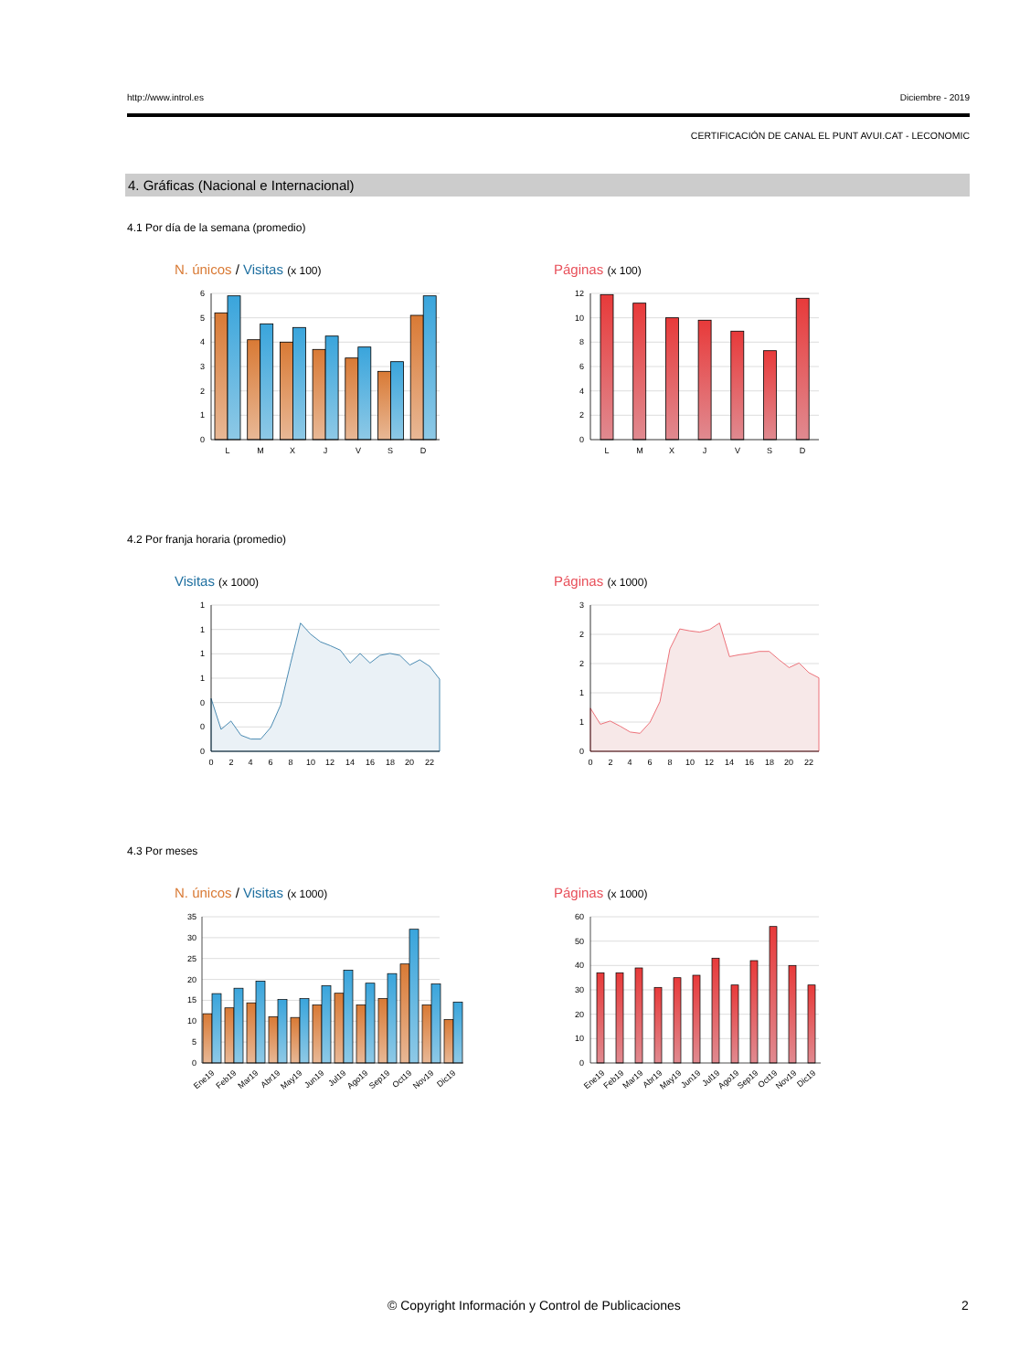http://www.introl.es Diciembre - 2019
CERTIFICACIÓN DE CANAL EL PUNT AVUI.CAT - LECONOMIC
4. Gráficas (Nacional e Internacional)
4.1 Por día de la semana (promedio)
N. únicos / Visitas (x 100)
6
5
4
3
2
1
0
L
M
X
J
V
S
D
Páginas (x 100)
12
10
8
6
4
2
0
L
M
X
J
V
S
D
4.2 Por franja horaria (promedio)
Visitas (x 1000)
1
1
1
1
0
0
0
0
2
4
6
8
10
12
14
16
18
20
22
Páginas (x 1000)
3
2
2
1
1
0
0
2
4
6
8
10
12
14
16
18
20
22
4.3 Por meses
N. únicos / Visitas (x 1000)
35
30
25
20
15
10
5
0
Ene19
Feb19
Mar19
Abr19
May19
Jun19
Jul19
Ago19
Sep19
Oct19
Nov19
Dic19
Páginas (x 1000)
60
50
40
30
20
10
0
Ene19
Feb19
Mar19
Abr19
May19
Jun19
Jul19
Ago19
Sep19
Oct19
Nov19
Dic19
© Copyright Información y Control de Publicaciones 2